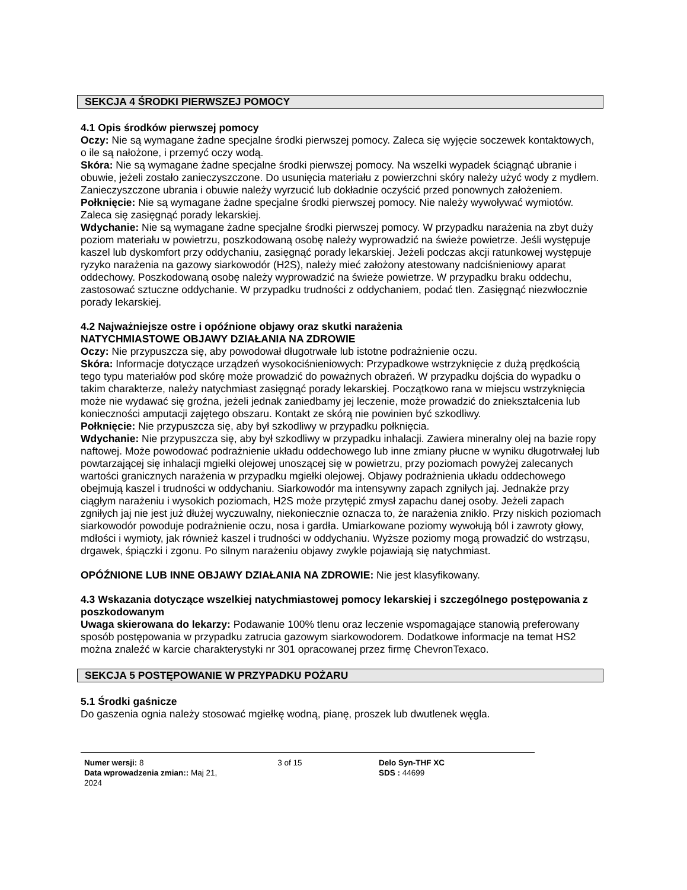SEKCJA 4 ŚRODKI PIERWSZEJ POMOCY
4.1 Opis środków pierwszej pomocy
Oczy: Nie są wymagane żadne specjalne środki pierwszej pomocy. Zaleca się wyjęcie soczewek kontaktowych, o ile są nałożone, i przemyć oczy wodą.
Skóra: Nie są wymagane żadne specjalne środki pierwszej pomocy. Na wszelki wypadek ściągnąć ubranie i obuwie, jeżeli zostało zanieczyszczone. Do usunięcia materiału z powierzchni skóry należy użyć wody z mydłem. Zanieczyszczone ubrania i obuwie należy wyrzucić lub dokładnie oczyścić przed ponownych założeniem.
Połknięcie: Nie są wymagane żadne specjalne środki pierwszej pomocy. Nie należy wywoływać wymiotów. Zaleca się zasięgnąć porady lekarskiej.
Wdychanie: Nie są wymagane żadne specjalne środki pierwszej pomocy. W przypadku narażenia na zbyt duży poziom materiału w powietrzu, poszkodowaną osobę należy wyprowadzić na świeże powietrze. Jeśli występuje kaszel lub dyskomfort przy oddychaniu, zasięgnąć porady lekarskiej. Jeżeli podczas akcji ratunkowej występuje ryzyko narażenia na gazowy siarkowodór (H2S), należy mieć założony atestowany nadciśnieniowy aparat oddechowy. Poszkodowaną osobę należy wyprowadzić na świeże powietrze. W przypadku braku oddechu, zastosować sztuczne oddychanie. W przypadku trudności z oddychaniem, podać tlen. Zasięgnąć niezwłocznie porady lekarskiej.
4.2 Najważniejsze ostre i opóźnione objawy oraz skutki narażenia
NATYCHMIASTOWE OBJAWY DZIAŁANIA NA ZDROWIE
Oczy: Nie przypuszcza się, aby powodował długotrwałe lub istotne podrażnienie oczu.
Skóra: Informacje dotyczące urządzeń wysokociśnieniowych: Przypadkowe wstrzyknięcie z dużą prędkością tego typu materiałów pod skórę może prowadzić do poważnych obrażeń. W przypadku dojścia do wypadku o takim charakterze, należy natychmiast zasięgnąć porady lekarskiej. Początkowo rana w miejscu wstrzyknięcia może nie wydawać się groźna, jeżeli jednak zaniedbamy jej leczenie, może prowadzić do zniekształcenia lub konieczności amputacji zajętego obszaru. Kontakt ze skórą nie powinien być szkodliwy.
Połknięcie: Nie przypuszcza się, aby był szkodliwy w przypadku połknięcia.
Wdychanie: Nie przypuszcza się, aby był szkodliwy w przypadku inhalacji. Zawiera mineralny olej na bazie ropy naftowej. Może powodować podrażnienie układu oddechowego lub inne zmiany płucne w wyniku długotrwałej lub powtarzającej się inhalacji mgiełki olejowej unoszącej się w powietrzu, przy poziomach powyżej zalecanych wartości granicznych narażenia w przypadku mgiełki olejowej. Objawy podrażnienia układu oddechowego obejmują kaszel i trudności w oddychaniu. Siarkowodór ma intensywny zapach zgniłych jaj. Jednakże przy ciągłym narażeniu i wysokich poziomach, H2S może przytępić zmysł zapachu danej osoby. Jeżeli zapach zgniłych jaj nie jest już dłużej wyczuwalny, niekoniecznie oznacza to, że narażenia znikło. Przy niskich poziomach siarkowodór powoduje podrażnienie oczu, nosa i gardła. Umiarkowane poziomy wywołują ból i zawroty głowy, mdłości i wymioty, jak również kaszel i trudności w oddychaniu. Wyższe poziomy mogą prowadzić do wstrząsu, drgawek, śpiączki i zgonu. Po silnym narażeniu objawy zwykle pojawiają się natychmiast.
OPÓŹNIONE LUB INNE OBJAWY DZIAŁANIA NA ZDROWIE: Nie jest klasyfikowany.
4.3 Wskazania dotyczące wszelkiej natychmiastowej pomocy lekarskiej i szczególnego postępowania z poszkodowanym
Uwaga skierowana do lekarzy: Podawanie 100% tlenu oraz leczenie wspomagające stanowią preferowany sposób postępowania w przypadku zatrucia gazowym siarkowodorem. Dodatkowe informacje na temat HS2 można znaleźć w karcie charakterystyki nr 301 opracowanej przez firmę ChevronTexaco.
SEKCJA 5 POSTĘPOWANIE W PRZYPADKU POŻARU
5.1 Środki gaśnicze
Do gaszenia ognia należy stosować mgiełkę wodną, pianę, proszek lub dwutlenek węgla.
Numer wersji: 8
Data wprowadzenia zmian:: Maj 21, 2024
3 of 15 Delo Syn-THF XC
SDS : 44699